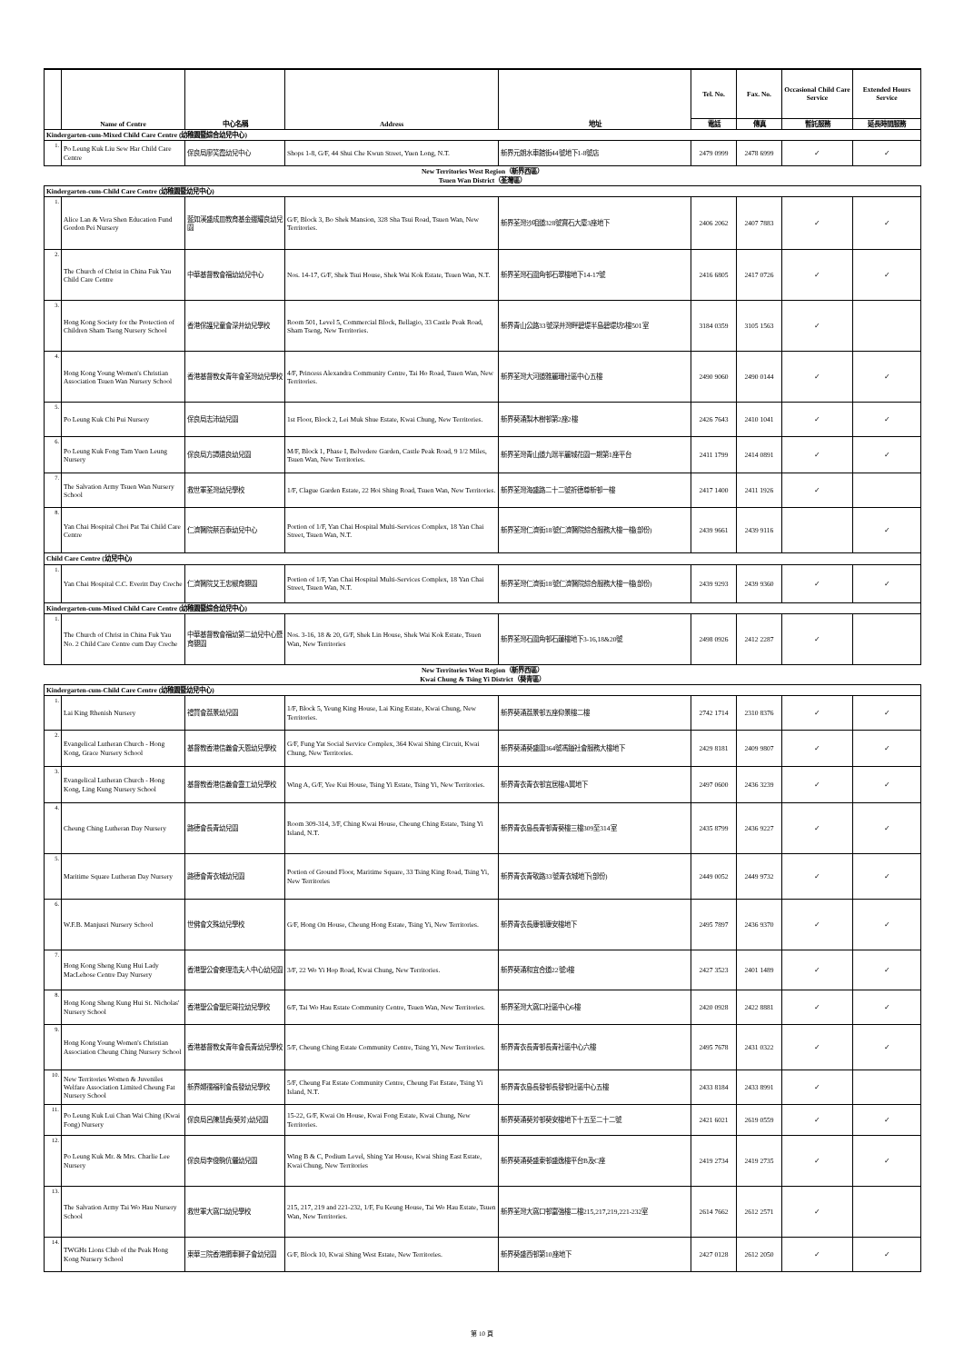| | Name of Centre | 中心名稱 | Address | 地址 | Tel. No. | Fax. No. | Occasional Child Care Service | Extended Hours Service |
| --- | --- | --- | --- | --- | --- | --- | --- | --- |
| | | | | | 電話 | 傳真 | 暫託服務 | 延長時間服務 |
| Kindergarten-cum-Mixed Child Care Centre (幼稚園暨綜合幼兒中心) | | | | | | | | |
| 1. | Po Leung Kuk Liu Sew Har Child Care Centre | 保良局廖笑霞幼兒中心 | Shops 1-8, G/F, 44 Shui Che Kwun Street, Yuen Long, N.T. | 新界元朗水車館街44號地下1-8號店 | 2479 0999 | 2478 6999 | ✓ | ✓ |
| New Territories West Region（新界西區） Tsuen Wan District（荃灣區） | | | | | | | | |
| Kindergarten-cum-Child Care Centre (幼稚園暨幼兒中心) | | | | | | | | |
| 1. | Alice Lan & Vera Shen Education Fund Gordon Pei Nursery | 藍如溪盛成皿教育基金邊耀良幼兒園 | G/F, Block 3, Bo Shek Mansion, 328 Sha Tsui Road, Tsuen Wan, New Territories. | 新界荃灣沙咀道328號寶石大廈3座地下 | 2406 2062 | 2407 7883 | ✓ | ✓ |
| 2. | The Church of Christ in China Fuk Yau Child Care Centre | 中華基督教會福幼幼兒中心 | Nos. 14-17, G/F, Shek Tsui House, Shek Wai Kok Estate, Tsuen Wan, N.T. | 新界荃灣石圍角邨石翠樓地下14-17號 | 2416 6805 | 2417 0726 | ✓ | ✓ |
| 3. | Hong Kong Society for the Protection of Children Sham Tseng Nursery School | 香港保護兒童會深井幼兒學校 | Room 501, Level 5, Commercial Block, Bellagio, 33 Castle Peak Road, Sham Tseng, New Territories. | 新界青山公路33號深井灣畔碧堤半島碧堤坊5樓501室 | 3184 0359 | 3105 1563 | ✓ | |
| 4. | Hong Kong Young Women's Christian Association Tsuen Wan Nursery School | 香港基督教女青年會荃灣幼兒學校 | 4/F, Princess Alexandra Community Centre, Tai Ho Road, Tsuen Wan, New Territories. | 新界荃灣大河道雅麗珊社區中心五樓 | 2490 9060 | 2490 0144 | ✓ | ✓ |
| 5. | Po Leung Kuk Chi Pui Nursery | 保良局志沛幼兒園 | 1st Floor, Block 2, Lei Muk Shue Estate, Kwai Chung, New Territories. | 新界葵涌梨木樹邨第2座2樓 | 2426 7643 | 2410 1041 | ✓ | ✓ |
| 6. | Po Leung Kuk Fong Tam Yuen Leung Nursery | 保良局方譚遠良幼兒園 | M/F, Block 1, Phase I, Belvedere Garden, Castle Peak Road, 9 1/2 Miles, Tsuen Wan, New Territories. | 新界荃灣青山道九咪半麗城花園一期第1座平台 | 2411 1799 | 2414 0891 | ✓ | ✓ |
| 7. | The Salvation Army Tsuen Wan Nursery School | 救世軍荃灣幼兒學校 | 1/F, Clague Garden Estate, 22 Hoi Shing Road, Tsuen Wan, New Territories. | 新界荃灣海盛路二十二號祈德尊新邨一樓 | 2417 1400 | 2411 1926 | ✓ | |
| 8. | Yan Chai Hospital Choi Pat Tai Child Care Centre | 仁濟醫院蔡百泰幼兒中心 | Portion of 1/F, Yan Chai Hospital Multi-Services Complex, 18 Yan Chai Street, Tsuen Wan, N.T. | 新界荃灣仁濟街18號仁濟醫院綜合服務大樓一樓(部份) | 2439 9661 | 2439 9116 | | ✓ |
| Child Care Centre (幼兒中心) | | | | | | | | |
| 1. | Yan Chai Hospital C.C. Everitt Day Creche | 仁濟醫院艾王忠椒育嬰園 | Portion of 1/F, Yan Chai Hospital Multi-Services Complex, 18 Yan Chai Street, Tsuen Wan, N.T. | 新界荃灣仁濟街18號仁濟醫院綜合服務大樓一樓(部份) | 2439 9293 | 2439 9360 | ✓ | ✓ |
| Kindergarten-cum-Mixed Child Care Centre (幼稚園暨綜合幼兒中心) | | | | | | | | |
| 1. | The Church of Christ in China Fuk Yau No. 2 Child Care Centre cum Day Creche | 中華基督教會福幼第二幼兒中心暨育嬰園 | Nos. 3-16, 18 & 20, G/F, Shek Lin House, Shek Wai Kok Estate, Tsuen Wan, New Territories | 新界荃灣石圍角邨石蓮樓地下3-16,18&20號 | 2498 0926 | 2412 2287 | ✓ | |
| New Territories West Region（新界西區） Kwai Chung & Tsing Yi District（葵青區） | | | | | | | | |
| Kindergarten-cum-Child Care Centre (幼稚園暨幼兒中心) | | | | | | | | |
| 1. | Lai King Rhenish Nursery | 禮賢會荔景幼兒園 | 1/F, Block 5, Yeung King House, Lai King Estate, Kwai Chung, New Territories. | 新界葵涌荔景邨五座仰景樓二樓 | 2742 1714 | 2310 8376 | ✓ | ✓ |
| 2. | Evangelical Lutheran Church - Hong Kong, Grace Nursery School | 基督教香港信義會天恩幼兒學校 | G/F, Fung Yat Social Service Complex, 364 Kwai Shing Circuit, Kwai Chung, New Territories. | 新界葵涌葵盛圍364號馮鎰社會服務大樓地下 | 2429 8181 | 2409 9807 | ✓ | ✓ |
| 3. | Evangelical Lutheran Church - Hong Kong, Ling Kung Nursery School | 基督教香港信義會靈工幼兒學校 | Wing A, G/F, Yee Kui House, Tsing Yi Estate, Tsing Yi, New Territories. | 新界青衣青衣邨宜居樓A翼地下 | 2497 0600 | 2436 3239 | ✓ | ✓ |
| 4. | Cheung Ching Lutheran Day Nursery | 路德會長青幼兒園 | Room 309-314, 3/F, Ching Kwai House, Cheung Ching Estate, Tsing Yi Island, N.T. | 新界青衣島長青邨青葵樓三樓309至314室 | 2435 8799 | 2436 9227 | ✓ | ✓ |
| 5. | Maritime Square Lutheran Day Nursery | 路德會青衣城幼兒園 | Portion of Ground Floor, Maritime Square, 33 Tsing King Road, Tsing Yi, New Territories | 新界青衣青敬路33號青衣城地下(部份) | 2449 0052 | 2449 9732 | ✓ | ✓ |
| 6. | W.F.B. Manjusri Nursery School | 世佛會文殊幼兒學校 | G/F, Hong On House, Cheung Hong Estate, Tsing Yi, New Territories. | 新界青衣長康邨康安樓地下 | 2495 7897 | 2436 9370 | ✓ | ✓ |
| 7. | Hong Kong Sheng Kung Hui Lady MacLehose Centre Day Nursery | 香港聖公會麥理浩夫人中心幼兒園 | 3/F, 22 Wo Yi Hop Road, Kwai Chung, New Territories. | 新界葵涌和宜合道22號3樓 | 2427 3523 | 2401 1489 | ✓ | ✓ |
| 8. | Hong Kong Sheng Kung Hui St. Nicholas' Nursery School | 香港聖公會聖尼哥拉幼兒學校 | 6/F, Tai Wo Hau Estate Community Centre, Tsuen Wan, New Territories. | 新界荃灣大窩口社區中心6樓 | 2420 0928 | 2422 8881 | ✓ | ✓ |
| 9. | Hong Kong Young Women's Christian Association Cheung Ching Nursery School | 香港基督教女青年會長青幼兒學校 | 5/F, Cheung Ching Estate Community Centre, Tsing Yi, New Territories. | 新界青衣長青邨長青社區中心六樓 | 2495 7678 | 2431 0322 | ✓ | ✓ |
| 10. | New Territories Women & Juveniles Welfare Association Limited Cheung Fat Nursery School | 新界婦孺福利會長發幼兒學校 | 5/F, Cheung Fat Estate Community Centre, Cheung Fat Estate, Tsing Yi Island, N.T. | 新界青衣島長發邨長發邨社區中心五樓 | 2433 8184 | 2433 8991 | ✓ | |
| 11. | Po Leung Kuk Lui Chan Wai Ching (Kwai Fong) Nursery | 保良局呂陳慧貞(葵芳)幼兒園 | 15-22, G/F, Kwai On House, Kwai Fong Estate, Kwai Chung, New Territories. | 新界葵涌葵芳邨葵安樓地下十五至二十二號 | 2421 6021 | 2619 0559 | ✓ | ✓ |
| 12. | Po Leung Kuk Mr. & Mrs. Charlie Lee Nursery | 保良局李俊駒伉儷幼兒園 | Wing B & C, Podium Level, Shing Yat House, Kwai Shing East Estate, Kwai Chung, New Territories | 新界葵涌葵盛東邨盛逸樓平台B及C座 | 2419 2734 | 2419 2735 | ✓ | ✓ |
| 13. | The Salvation Army Tai Wo Hau Nursery School | 救世軍大窩口幼兒學校 | 215, 217, 219 and 221-232, 1/F, Fu Keung House, Tai Wo Hau Estate, Tsuen Wan, New Territories. | 新界荃灣大窩口邨富強樓二樓215,217,219,221-232室 | 2614 7662 | 2612 2571 | ✓ | |
| 14. | TWGHs Lions Club of the Peak Hong Kong Nursery School | 東華三院香港纜車獅子會幼兒園 | G/F, Block 10, Kwai Shing West Estate, New Territories. | 新界葵盛西邨第10座地下 | 2427 0128 | 2612 2050 | ✓ | ✓ |
第 10 頁